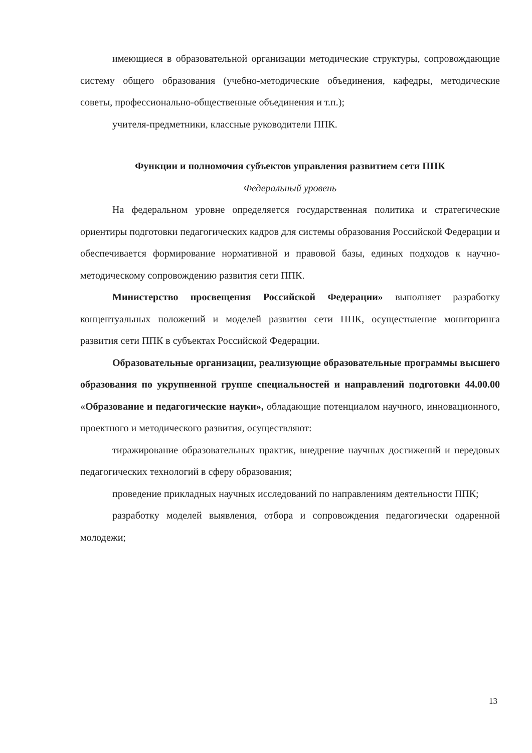имеющиеся в образовательной организации методические структуры, сопровождающие систему общего образования (учебно-методические объединения, кафедры, методические советы, профессионально-общественные объединения и т.п.);
учителя-предметники, классные руководители ППК.
Функции и полномочия субъектов управления развитием сети ППК
Федеральный уровень
На федеральном уровне определяется государственная политика и стратегические ориентиры подготовки педагогических кадров для системы образования Российской Федерации и обеспечивается формирование нормативной и правовой базы, единых подходов к научно-методическому сопровождению развития сети ППК.
Министерство просвещения Российской Федерации» выполняет разработку концептуальных положений и моделей развития сети ППК, осуществление мониторинга развития сети ППК в субъектах Российской Федерации.
Образовательные организации, реализующие образовательные программы высшего образования по укрупненной группе специальностей и направлений подготовки 44.00.00 «Образование и педагогические науки», обладающие потенциалом научного, инновационного, проектного и методического развития, осуществляют:
тиражирование образовательных практик, внедрение научных достижений и передовых педагогических технологий в сферу образования;
проведение прикладных научных исследований по направлениям деятельности ППК;
разработку моделей выявления, отбора и сопровождения педагогически одаренной молодежи;
13